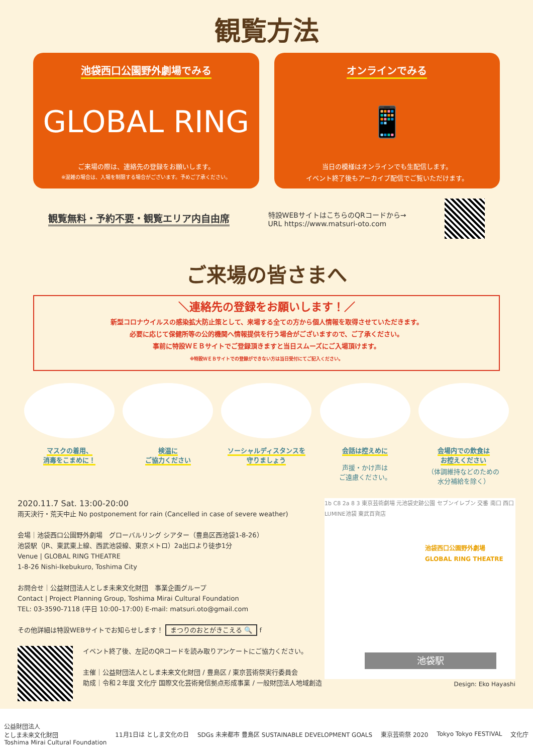観覧方法
池袋西口公園野外劇場でみる
GLOBAL RING
ご来場の際は、連絡先の登録をお願いします。
※混雑の場合は、入場を制限する場合がございます。予めご了承ください。
オンラインでみる
📱
当日の模様はオンラインでも生配信します。
イベント終了後もアーカイブ配信でご覧いただけます。
観覧無料・予約不要・観覧エリア内自由席 特設WEBサイトはこちらのQRコードから→
URL https://www.matsuri-oto.com
ご来場の皆さまへ
＼連絡先の登録をお願いします！／
新型コロナウイルスの感染拡大防止策として、来場する全ての方から個人情報を取得させていただきます。
必要に応じて保健所等の公的機関へ情報提供を行う場合がございますので、ご了承ください。
事前に特設ＷＥＢサイトでご登録頂きますと当日スムーズにご入場頂けます。
※特設ＷＥＢサイトでの登録ができない方は当日受付にてご記入ください。
マスクの着用、
消毒をこまめに！
検温に
ご協力ください
ソーシャルディスタンスを
守りましょう
会話は控えめに
声援・かけ声は
ご遠慮ください。
会場内での飲食は
お控えください
（体調維持などのための
水分補給を除く）
2020.11.7 Sat. 13:00-20:00
雨天決行・荒天中止 No postponement for rain (Cancelled in case of severe weather)
会場｜池袋西口公園野外劇場　グローバルリング シアター（豊島区西池袋1-8-26）
池袋駅（JR、東武東上線、西武池袋線、東京メトロ）2a出口より徒歩1分
Venue | GLOBAL RING THEATRE
1-8-26 Nishi-Ikebukuro, Toshima City
お問合せ｜公益財団法人としま未来文化財団　事業企画グループ
Contact | Project Planning Group, Toshima Mirai Cultural Foundation
TEL: 03-3590-7118 (平日 10:00–17:00) E-mail: matsuri.oto@gmail.com
その他詳細は特設WEBサイトでお知らせします！ まつりのおとがきこえる 🔍 f
イベント終了後、左記のQRコードを読み取りアンケートにご協力ください。
主催｜公益財団法人としま未来文化財団 / 豊島区 / 東京芸術祭実行委員会
助成｜令和２年度 文化庁 国際文化芸術発信拠点形成事業 / 一般財団法人地域創造
1b C8 2a 8 3 東京芸術劇場 元池袋史跡公園 セブンイレブン 交番 南口 西口 LUMINE池袋 東武百貨店
池袋西口公園野外劇場
GLOBAL RING THEATRE
池袋駅
Design: Eko Hayashi
公益財団法人
としま未来文化財団
Toshima Mirai Cultural Foundation 11月1日は としま文化の日 SDGs 未来都市 豊島区 SUSTAINABLE DEVELOPMENT GOALS 東京芸術祭 2020 Tokyo Tokyo FESTIVAL 文化庁